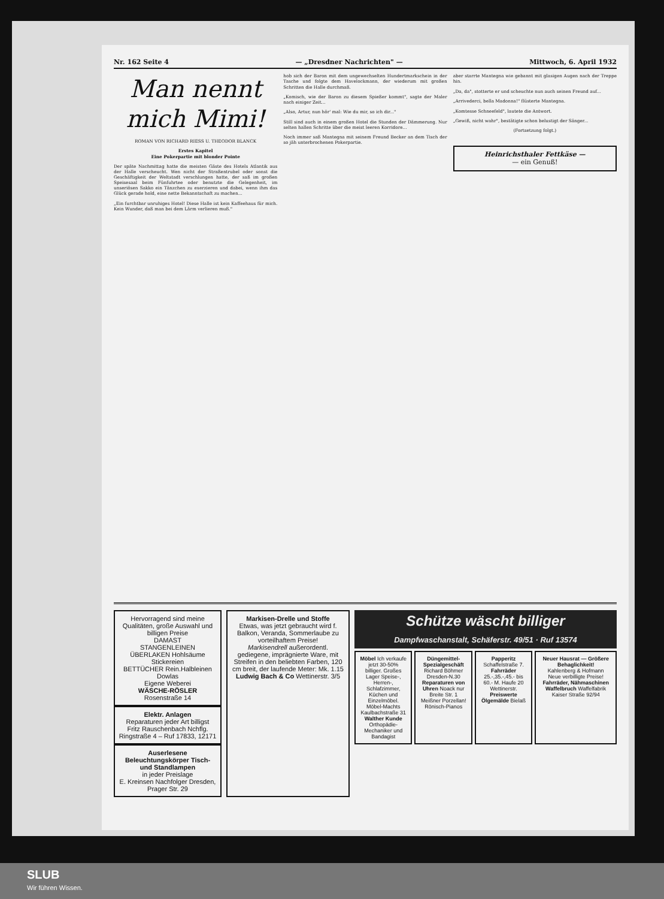Nr. 162 Seite 4 — „Dresdner Nachrichten" — Mittwoch, 6. April 1932
Man nennt mich Mimi!
ROMAN VON RICHARD RIESS U. THEODOR BLANCK
Erstes Kapitel
Eine Pokerpartie mit blonder Pointe
Der späte Nachmittag hatte die meisten Gäste des Hotels Atlantik aus der Halle verscheucht. Wen nicht der Straßentrubel oder sonst die Geschäftigkeit der Weltstadt verschlungen hatte, der saß im großen Speisesaal beim Fünfuhrtee oder benutzte die Gelegenheit, im unseriösen Sakko ein Tänzchen zu exerzieren und dabei, wenn ihm das Glück gerade hold, eine nette Bekanntschaft zu machen...
„Ein furchtbar unruhiges Hotel! Diese Halle ist kein Kaffeehaus für mich. Kein Wunder, daß man bei dem Lärm verlieren muß."
hob sich der Baron mit dem ungewechselten Hundertmarkschein in der Tasche und folgte dem Havelockmann, der wiederum mit großen Schritten die Halle durchmaß.
„Komisch, wie der Baron zu diesem Spießer kommt", sagte der Maler nach einiger Zeit...
„Also, Artur, nun hör' mal: Wie du mir, so ich dir..."
Still sind auch in einem großen Hotel die Stunden der Dämmerung. Nur selten hallen Schritte über die meist leeren Korridore...
Noch immer saß Mantegna mit seinem Freund Becker an dem Tisch der so jäh unterbrochenen Pokerpartie.
aber starrte Mantegna wie gebannt mit glasigen Augen nach der Treppe hin.
„Da, da", stotterte er und scheuchte nun auch seinen Freund auf...
„Arrivederci, bella Madonna!" flüsterte Mantegna.
„Komtesse Schneefeld", lautete die Antwort.
„Gewiß, nicht wahr", bestätigte schon belustigt der Sänger...
(Fortsetzung folgt.)
Heinrichsthaler Fettkäse —
— ein Genuß!
Hervorragend sind meine Qualitäten, große Auswahl und billigen Preise
DAMAST
STANGENLEINEN
ÜBERLAKEN Hohlsäume Stickereien
BETTÜCHER Rein.Halbleinen Dowlas
Eigene Weberei
WÄSCHE-RÖSLER
Rosenstraße 14
Elektr. Anlagen
Reparaturen jeder Art billigst
Fritz Rauschenbach Nchflg.
Ringstraße 4 – Ruf 17833, 12171
Auserlesene Beleuchtungskörper Tisch- und Standlampen
in jeder Preislage
E. Kreinsen Nachfolger Dresden, Prager Str. 29
Markisen-Drelle und Stoffe
Etwas, was jetzt gebraucht wird f. Balkon, Veranda, Sommerlaube zu vorteilhaftem Preise!
Markisendrell außerordentl. gediegene, imprägnierte Ware, mit Streifen in den beliebten Farben, 120 cm breit, der laufende Meter: Mk. 1.15
Ludwig Bach & Co Wettinerstr. 3/5
Schütze wäscht billiger
Dampfwaschanstalt, Schäferstr. 49/51 · Ruf 13574
Möbel Ich verkaufe jetzt 30-50% billiger. Großes Lager Speise-, Herren-, Schlafzimmer, Küchen und Einzelmöbel. Möbel-Machts Kaulbachstraße 31
Walther Kunde Orthopädie-Mechaniker und Bandagist
Düngemittel-Spezialgeschäft
Richard Böhmer Dresden-N.30
Reparaturen von Uhren Noack nur Breite Str. 1
Meißner Porzellan! Rönisch-Pianos
Papperitz Schaffelstraße 7.
Fahrräder 25.-,35.-,45.- bis 60.- M. Haufe 20 Wettinerstr.
Preiswerte Ölgemälde Bielaß
Neuer Hausrat — Größere Behaglichkeit!
Kahlenberg & Hofmann
Neue verbilligte Preise!
Fahrräder, Nähmaschinen
Waffelbruch Waffelfabrik Kaiser Straße 92/94
SLUB
Wir führen Wissen.